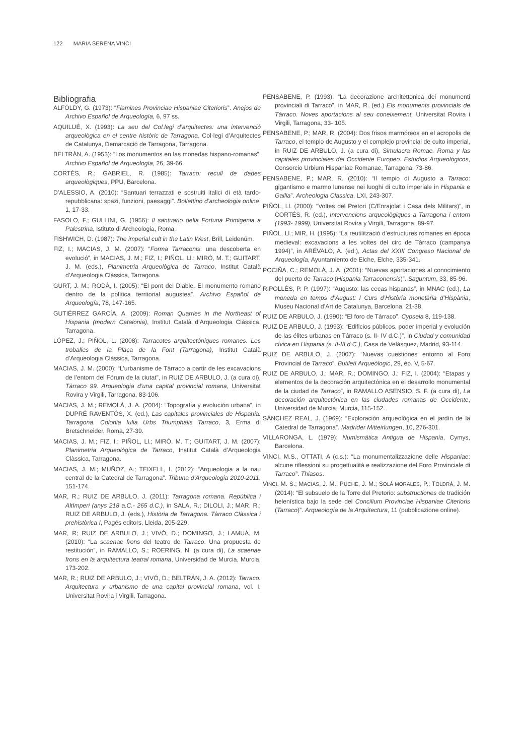122 MARIA SERENA VINCI
Bibliografia
ALFÖLDY, G. (1973): “Flamines Provinciae Hispaniae Citerioris”. Anejos de Archivo Español de Arqueología, 6, 97 ss.
AQUILUÉ, X. (1993): La seu del Col.legi d’arquitectes: una intervenció arqueològica en el centre històric de Tarragona, Col·legi d’Arquitectes de Catalunya, Demarcació de Tarragona, Tarragona.
BELTRÁN, A. (1953): “Los monumentos en las monedas hispano-romanas”. Archivo Español de Arqueología, 26, 39-66.
CORTÉS, R.; GABRIEL, R. (1985): Tarraco: recull de dades arqueològiques, PPU, Barcelona.
D’ALESSIO, A. (2010): “Santuari terrazzati e sostruiti italici di età tardo-repubblicana: spazi, funzioni, paesaggi”. Bollettino d’archeologia online, 1, 17-33.
FASOLO, F.; GULLINI, G. (1956): Il santuario della Fortuna Primigenia a Palestrina, Istituto di Archeologia, Roma.
FISHWICH, D. (1987): The imperial cult in the Latin West, Brill, Leidenúm.
FIZ, I.; MACIAS, J. M. (2007): “Forma Tarraconis: una descoberta en evolució”, in MACIAS, J. M.; FIZ, I.; PIÑOL, Ll.; MIRÓ, M. T.; GUITART, J. M. (eds.), Planimetria Arqueològica de Tarraco, Institut Català d’Arqueologia Clàssica, Tarragona.
GURT, J. M.; RODÀ, I. (2005): “El pont del Diable. El monumento romano dentro de la política territorial augustea”. Archivo Español de Arqueología, 78, 147-165.
GUTIÉRREZ GARCÍA, A. (2009): Roman Quarries in the Northeast of Hispania (modern Catalonia), Institut Català d’Arqueologia Clàssica, Tarragona.
LÓPEZ, J.; PIÑOL, L. (2008): Tarracotes arquitectòniques romanes. Les troballes de la Plaça de la Font (Tarragona), Institut Català d’Arqueologia Clàssica, Tarragona.
MACIAS, J. M. (2000): “L’urbanisme de Tàrraco a partir de les excavacions de l’entorn del Fórum de la ciutat”, in RUIZ DE ARBULO, J. (a cura di), Tàrraco 99. Arqueologia d’una capital provincial romana, Universitat Rovira y Virgili, Tarragona, 83-106.
MACIAS, J. M.; REMOLÀ, J. A. (2004): “Topografía y evolución urbana”, in DUPRÉ RAVENTÓS, X. (ed.), Las capitales provinciales de Hispania. Tarragona. Colonia Iulia Urbs Triumphalis Tarraco, 3, Erma di Bretschneider, Roma, 27-39.
MACIAS, J. M.; FIZ, I.; PIÑOL, Ll.; MIRÓ, M. T.; GUITART, J. M. (2007): Planimetria Arqueològica de Tarraco, Institut Català d’Arqueologia Clàssica, Tarragona.
MACIAS, J. M.; MUÑOZ, A.; TEIXELL, I. (2012): “Arqueologia a la nau central de la Catedral de Tarragona”. Tribuna d’Arqueologia 2010-2011, 151-174.
MAR, R.; RUIZ DE ARBULO, J. (2011): Tarragona romana. República i AltImperi (anys 218 a.C.- 265 d.C.), in SALA, R.; DILOLI, J.; MAR, R.; RUIZ DE ARBULO, J. (eds.), Història de Tarragona. Tàrraco Clàssica i prehistòrica I, Pagés editors, Lleida, 205-229.
MAR, R; RUIZ DE ARBULO, J.; VIVÓ, D.; DOMINGO, J.; LAMUÀ, M. (2010): “La scaenae frons del teatro de Tarraco. Una propuesta de restitución”, in RAMALLO, S.; ROERING, N. (a cura di), La scaenae frons en la arquitectura teatral romana, Universidad de Murcia, Murcia, 173-202.
MAR, R.; RUIZ DE ARBULO, J.; VIVÓ, D.; BELTRÁN, J. A. (2012): Tarraco. Arquitectura y urbanismo de una capital provincial romana, vol. I, Universitat Rovira i Virgili, Tarragona.
PENSABENE, P. (1993): “La decorazione architettonica dei monumenti provinciali di Tarraco”, in MAR, R. (ed.) Els monuments provincials de Tàrraco. Noves aportacions al seu coneixement, Universitat Rovira i Virgili, Tarragona, 33- 105.
PENSABENE, P.; MAR, R. (2004): Dos frisos marmóreos en el acropolis de Tarraco, el templo de Augusto y el complejo provincial de culto imperial, in RUIZ DE ARBULO, J. (a cura di), Simulacra Romae. Roma y las capitales provinciales del Occidente Europeo. Estudios Arqueológicos, Consorcio Urbium Hispaniae Romanae, Tarragona, 73-86.
PENSABENE, P.; MAR, R. (2010): “Il tempio di Augusto a Tarraco: gigantismo e marmo lunense nei luoghi di culto imperiale in Hispania e Gallia”. Archeologia Classica, LXI, 243-307.
PIÑOL, Ll. (2000): “Voltes del Pretori (C/Enrajolat i Casa dels Militars)”, in CORTÉS, R. (ed.), Intervencions arqueològiques a Tarragona i entorn (1993- 1999), Universitat Rovira y Virgili, Tarragona, 89-97.
PIÑOL, Ll.; MIR, H. (1995): “La reutilització d’estructures romanes en època medieval: excavacions a les voltes del circ de Tàrraco (campanya 1994)”, in ARÉVALO, A. (ed.), Actas del XXIII Congreso Nacional de Arqueología, Ayuntamiento de Elche, Elche, 335-341.
POCIÑA, C.; REMOLÀ, J. A. (2001): “Nuevas aportaciones al conocimiento del puerto de Tarraco (Hispania Tarraconensis)”. Saguntum, 33, 85-96.
RIPOLLÈS, P. P. (1997): “Augusto: las cecas hispanas”, in MNAC (ed.), La moneda en temps d’August: I Curs d’Història monetària d’Hispània, Museu Nacional d’Art de Catalunya, Barcelona, 21-38.
RUIZ DE ARBULO, J. (1990): “El foro de Tárraco”. Cypsela 8, 119-138.
RUIZ DE ARBULO, J. (1993): “Edificios públicos, poder imperial y evolución de las élites urbanas en Tárraco (s. II- IV d.C.)”, in Ciudad y comunidad cívica en Hispania (s. II-III d.C.), Casa de Velásquez, Madrid, 93-114.
RUIZ DE ARBULO, J. (2007): “Nuevas cuestiones entorno al Foro Provincial de Tarraco”. Butlletí Arqueòlogic, 29, ép. V, 5-67.
RUIZ DE ARBULO, J.; MAR, R.; DOMINGO, J.; FIZ, I. (2004): “Etapas y elementos de la decoración arquitectónica en el desarrollo monumental de la ciudad de Tarraco”, in RAMALLO ASENSIO, S. F. (a cura di), La decoración arquitectónica en las ciudades romanas de Occidente, Universidad de Murcia, Murcia, 115-152.
SÁNCHEZ REAL, J. (1969): “Exploración arqueológica en el jardín de la Catedral de Tarragona”. Madrider Mitteirlungen, 10, 276-301.
VILLARONGA, L. (1979): Numismática Antigua de Hispania, Cymys, Barcelona.
VINCI, M.S., OTTATI, A (c.s.): “La monumentalizzazione delle Hispaniae: alcune riflessioni su progettualità e realizzazione del Foro Provinciale di Tarraco”. Thiasos.
VINCI, M. S.; MACIAS, J. M.; PUCHE, J. M.; SOLÀ MORALES, P.; TOLDRÀ, J. M. (2014): “El subsuelo de la Torre del Pretorio: substructiones de tradición helenística bajo la sede del Concilium Provinciae Hispaniae Citerioris (Tarraco)”. Arqueología de la Arquitectura, 11 (pubblicazione online).